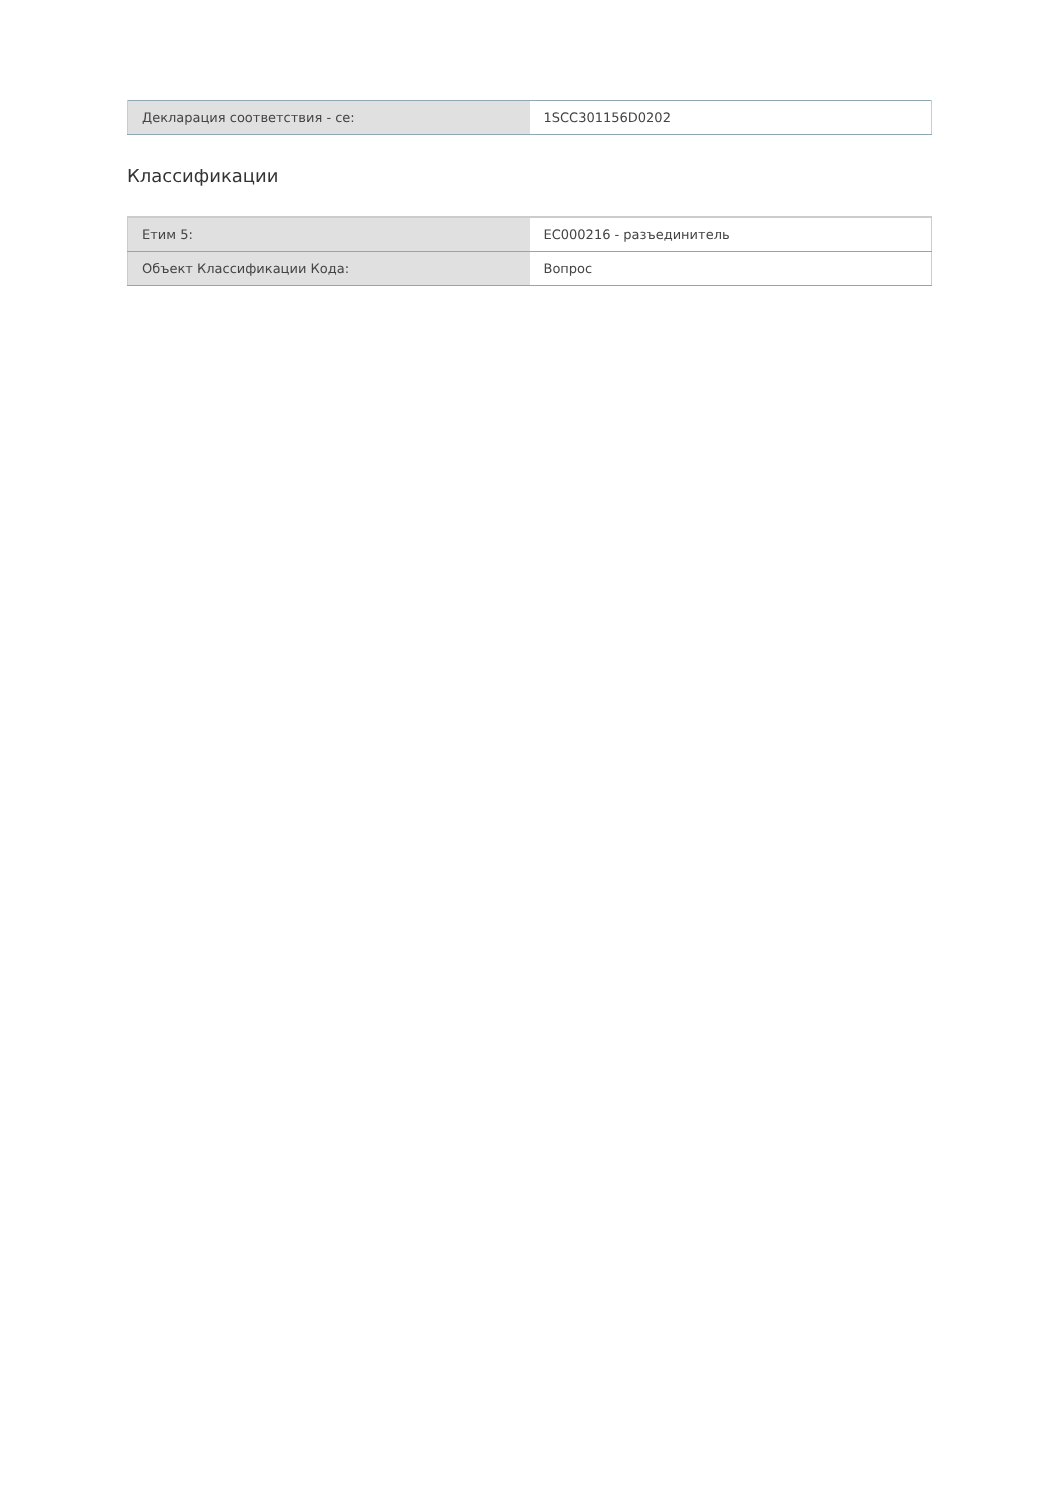| Декларация соответствия - се: | 1SCC301156D0202 |
Классификации
| Етим 5: | EC000216 - разъединитель |
| Объект Классификации Кода: | Вопрос |